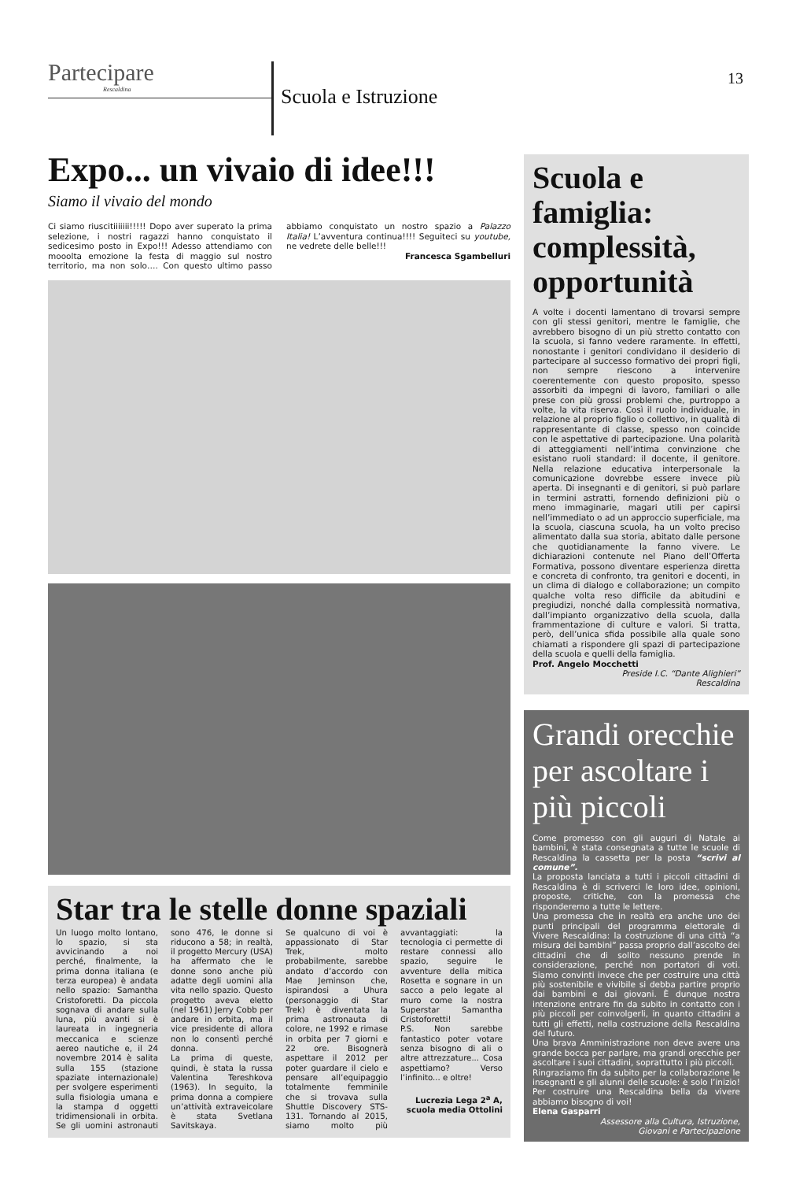Partecipare
Rescaldina
Scuola e Istruzione
13
Expo... un vivaio di idee!!!
Siamo il vivaio del mondo
Ci siamo riuscitiiiiiii!!!!! Dopo aver superato la prima selezione, i nostri ragazzi hanno conquistato il sedicesimo posto in Expo!!! Adesso attendiamo con mooolta emozione la festa di maggio sul nostro territorio, ma non solo…. Con questo ultimo passo abbiamo conquistato un nostro spazio a Palazzo Italia! L’avventura continua!!!! Seguiteci su youtube, ne vedrete delle belle!!!
Francesca Sgambelluri
Star tra le stelle donne spaziali
Un luogo molto lontano, lo spazio, si sta avvicinando a noi perché, finalmente, la prima donna italiana (e terza europea) è andata nello spazio: Samantha Cristoforetti. Da piccola sognava di andare sulla luna, più avanti si è laureata in ingegneria meccanica e scienze aereo nautiche e, il 24 novembre 2014 è salita sulla 155 (stazione spaziate internazionale) per svolgere esperimenti sulla fisiologia umana e la stampa d oggetti tridimensionali in orbita. Se gli uomini astronauti sono 476, le donne si riducono a 58; in realtà, il progetto Mercury (USA) ha affermato che le donne sono anche più adatte degli uomini alla vita nello spazio. Questo progetto aveva eletto (nel 1961) Jerry Cobb per andare in orbita, ma il vice presidente di allora non lo consentì perché donna.
La prima di queste, quindi, è stata la russa Valentina Tereshkova (1963). In seguito, la prima donna a compiere un’attività extraveicolare è stata Svetlana Savitskaya.
Se qualcuno di voi è appassionato di Star Trek, molto probabilmente, sarebbe andato d’accordo con Mae Jeminson che, ispirandosi a Uhura (personaggio di Star Trek) è diventata la prima astronauta di colore, ne 1992 e rimase in orbita per 7 giorni e 22 ore. Bisognerà aspettare il 2012 per poter guardare il cielo e pensare all’equipaggio totalmente femminile che si trovava sulla Shuttle Discovery STS-131. Tornando al 2015, siamo molto più avvantaggiati: la tecnologia ci permette di restare connessi allo spazio, seguire le avventure della mitica Rosetta e sognare in un sacco a pelo legate al muro come la nostra Superstar Samantha Cristoforetti!
P.S. Non sarebbe fantastico poter votare senza bisogno di ali o altre attrezzature... Cosa aspettiamo? Verso l’infinito... e oltre!
Lucrezia Lega 2<sup>a</sup> A, scuola media Ottolini
Scuola e famiglia: complessità, opportunità
A volte i docenti lamentano di trovarsi sempre con gli stessi genitori, mentre le famiglie, che avrebbero bisogno di un più stretto contatto con la scuola, si fanno vedere raramente. In effetti, nonostante i genitori condividano il desiderio di partecipare al successo formativo dei propri figli, non sempre riescono a intervenire coerentemente con questo proposito, spesso assorbiti da impegni di lavoro, familiari o alle prese con più grossi problemi che, purtroppo a volte, la vita riserva. Così il ruolo individuale, in relazione al proprio figlio o collettivo, in qualità di rappresentante di classe, spesso non coincide con le aspettative di partecipazione. Una polarità di atteggiamenti nell’intima convinzione che esistano ruoli standard: il docente, il genitore. Nella relazione educativa interpersonale la comunicazione dovrebbe essere invece più aperta. Di insegnanti e di genitori, si può parlare in termini astratti, fornendo definizioni più o meno immaginarie, magari utili per capirsi nell’immediato o ad un approccio superficiale, ma la scuola, ciascuna scuola, ha un volto preciso alimentato dalla sua storia, abitato dalle persone che quotidianamente la fanno vivere. Le dichiarazioni contenute nel Piano dell’Offerta Formativa, possono diventare esperienza diretta e concreta di confronto, tra genitori e docenti, in un clima di dialogo e collaborazione; un compito qualche volta reso difficile da abitudini e pregiudizi, nonché dalla complessità normativa, dall’impianto organizzativo della scuola, dalla frammentazione di culture e valori. Si tratta, però, dell’unica sfida possibile alla quale sono chiamati a rispondere gli spazi di partecipazione della scuola e quelli della famiglia.
Prof. Angelo Mocchetti
Preside I.C. “Dante Alighieri”
Rescaldina
Grandi orecchie per ascoltare i più piccoli
Come promesso con gli auguri di Natale ai bambini, è stata consegnata a tutte le scuole di Rescaldina la cassetta per la posta “scrivi al comune”.
La proposta lanciata a tutti i piccoli cittadini di Rescaldina è di scriverci le loro idee, opinioni, proposte, critiche, con la promessa che risponderemo a tutte le lettere.
Una promessa che in realtà era anche uno dei punti principali del programma elettorale di Vivere Rescaldina: la costruzione di una città “a misura dei bambini” passa proprio dall’ascolto dei cittadini che di solito nessuno prende in considerazione, perché non portatori di voti. Siamo convinti invece che per costruire una città più sostenibile e vivibile si debba partire proprio dai bambini e dai giovani. È dunque nostra intenzione entrare fin da subito in contatto con i più piccoli per coinvolgerli, in quanto cittadini a tutti gli effetti, nella costruzione della Rescaldina del futuro.
Una brava Amministrazione non deve avere una grande bocca per parlare, ma grandi orecchie per ascoltare i suoi cittadini, soprattutto i più piccoli.
Ringraziamo fin da subito per la collaborazione le insegnanti e gli alunni delle scuole: è solo l’inizio! Per costruire una Rescaldina bella da vivere abbiamo bisogno di voi!
Elena Gasparri
Assessore alla Cultura, Istruzione,
Giovani e Partecipazione